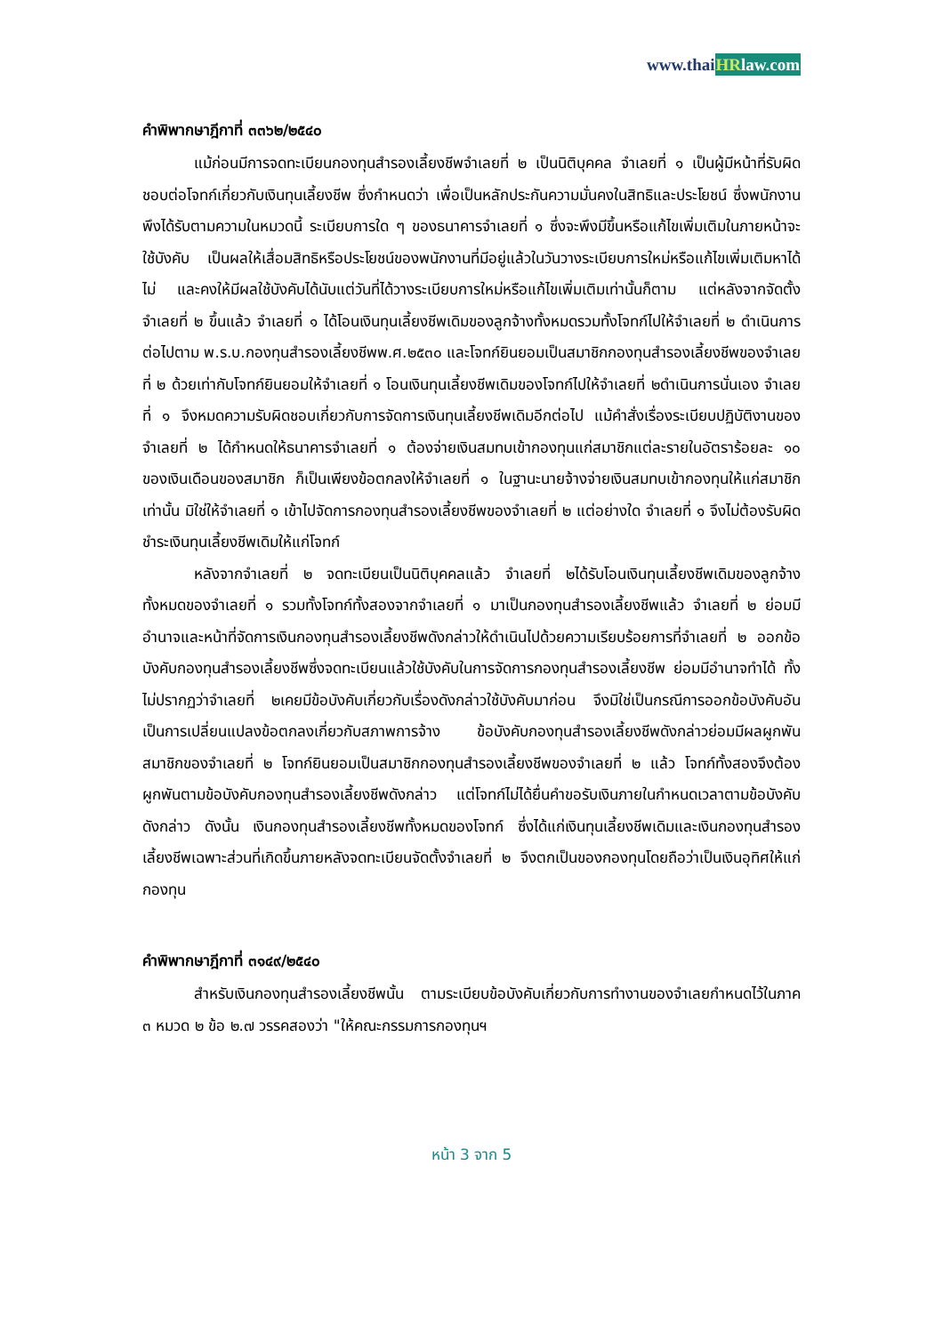www.thaiHRlaw.com
คำพิพากษาฎีกาที่ ๓๓๖๒/๒๕๔๐
แม้ก่อนมีการจดทะเบียนกองทุนสำรองเลี้ยงชีพจำเลยที่ ๒ เป็นนิติบุคคล จำเลยที่ ๑ เป็นผู้มีหน้าที่รับผิดชอบต่อโจทก์เกี่ยวกับเงินทุนเลี้ยงชีพ ซึ่งกำหนดว่า เพื่อเป็นหลักประกันความมั่นคงในสิทธิและประโยชน์ ซึ่งพนักงานพึงได้รับตามความในหมวดนี้ ระเบียบการใด ๆ ของธนาคารจำเลยที่ ๑ ซึ่งจะพึงมีขึ้นหรือแก้ไขเพิ่มเติมในภายหน้าจะใช้บังคับ เป็นผลให้เสื่อมสิทธิหรือประโยชน์ของพนักงานที่มีอยู่แล้วในวันวางระเบียบการใหม่หรือแก้ไขเพิ่มเติมหาได้ไม่ และคงให้มีผลใช้บังคับได้นับแต่วันที่ได้วางระเบียบการใหม่หรือแก้ไขเพิ่มเติมเท่านั้นก็ตาม แต่หลังจากจัดตั้งจำเลยที่ ๒ ขึ้นแล้ว จำเลยที่ ๑ ได้โอนเงินทุนเลี้ยงชีพเดิมของลูกจ้างทั้งหมดรวมทั้งโจทก์ไปให้จำเลยที่ ๒ ดำเนินการต่อไปตาม พ.ร.บ.กองทุนสำรองเลี้ยงชีพพ.ศ.๒๕๓๐ และโจทก์ยินยอมเป็นสมาชิกกองทุนสำรองเลี้ยงชีพของจำเลยที่ ๒ ด้วยเท่ากับโจทก์ยินยอมให้จำเลยที่ ๑ โอนเงินทุนเลี้ยงชีพเดิมของโจทก์ไปให้จำเลยที่ ๒ดำเนินการนั่นเอง จำเลยที่ ๑ จึงหมดความรับผิดชอบเกี่ยวกับการจัดการเงินทุนเลี้ยงชีพเดิมอีกต่อไป แม้คำสั่งเรื่องระเบียบปฏิบัติงานของจำเลยที่ ๒ ได้กำหนดให้ธนาคารจำเลยที่ ๑ ต้องจ่ายเงินสมทบเข้ากองทุนแก่สมาชิกแต่ละรายในอัตราร้อยละ ๑๐ ของเงินเดือนของสมาชิก ก็เป็นเพียงข้อตกลงให้จำเลยที่ ๑ ในฐานะนายจ้างจ่ายเงินสมทบเข้ากองทุนให้แก่สมาชิกเท่านั้น มิใช่ให้จำเลยที่ ๑ เข้าไปจัดการกองทุนสำรองเลี้ยงชีพของจำเลยที่ ๒ แต่อย่างใด จำเลยที่ ๑ จึงไม่ต้องรับผิดชำระเงินทุนเลี้ยงชีพเดิมให้แก่โจทก์
หลังจากจำเลยที่ ๒ จดทะเบียนเป็นนิติบุคคลแล้ว จำเลยที่ ๒ได้รับโอนเงินทุนเลี้ยงชีพเดิมของลูกจ้างทั้งหมดของจำเลยที่ ๑ รวมทั้งโจทก์ทั้งสองจากจำเลยที่ ๑ มาเป็นกองทุนสำรองเลี้ยงชีพแล้ว จำเลยที่ ๒ ย่อมมีอำนาจและหน้าที่จัดการเงินกองทุนสำรองเลี้ยงชีพดังกล่าวให้ดำเนินไปด้วยความเรียบร้อยการที่จำเลยที่ ๒ ออกข้อบังคับกองทุนสำรองเลี้ยงชีพซึ่งจดทะเบียนแล้วใช้บังคับในการจัดการกองทุนสำรองเลี้ยงชีพ ย่อมมีอำนาจทำได้ ทั้งไม่ปรากฏว่าจำเลยที่ ๒เคยมีข้อบังคับเกี่ยวกับเรื่องดังกล่าวใช้บังคับมาก่อน จึงมิใช่เป็นกรณีการออกข้อบังคับอันเป็นการเปลี่ยนแปลงข้อตกลงเกี่ยวกับสภาพการจ้าง ข้อบังคับกองทุนสำรองเลี้ยงชีพดังกล่าวย่อมมีผลผูกพันสมาชิกของจำเลยที่ ๒ โจทก์ยินยอมเป็นสมาชิกกองทุนสำรองเลี้ยงชีพของจำเลยที่ ๒ แล้ว โจทก์ทั้งสองจึงต้องผูกพันตามข้อบังคับกองทุนสำรองเลี้ยงชีพดังกล่าว แต่โจทก์ไม่ได้ยื่นคำขอรับเงินภายในกำหนดเวลาตามข้อบังคับดังกล่าว ดังนั้น เงินกองทุนสำรองเลี้ยงชีพทั้งหมดของโจทก์ ซึ่งได้แก่เงินทุนเลี้ยงชีพเดิมและเงินกองทุนสำรองเลี้ยงชีพเฉพาะส่วนที่เกิดขึ้นภายหลังจดทะเบียนจัดตั้งจำเลยที่ ๒ จึงตกเป็นของกองทุนโดยถือว่าเป็นเงินอุทิศให้แก่กองทุน
คำพิพากษาฎีกาที่ ๓๑๔๙/๒๕๔๐
สำหรับเงินกองทุนสำรองเลี้ยงชีพนั้น ตามระเบียบข้อบังคับเกี่ยวกับการทำงานของจำเลยกำหนดไว้ในภาค ๓ หมวด ๒ ข้อ ๒.๗ วรรคสองว่า "ให้คณะกรรมการกองทุนฯ
หน้า 3 จาก 5